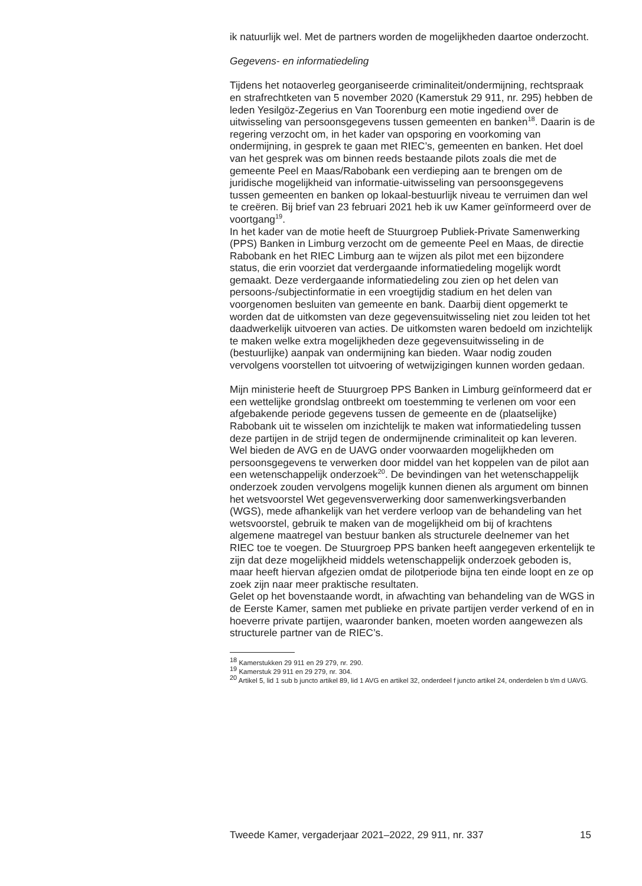ik natuurlijk wel. Met de partners worden de mogelijkheden daartoe onderzocht.
Gegevens- en informatiedeling
Tijdens het notaoverleg georganiseerde criminaliteit/ondermijning, rechtspraak en strafrechtketen van 5 november 2020 (Kamerstuk 29 911, nr. 295) hebben de leden Yesilgöz-Zegerius en Van Toorenburg een motie ingediend over de uitwisseling van persoonsgegevens tussen gemeenten en banken<sup>18</sup>. Daarin is de regering verzocht om, in het kader van opsporing en voorkoming van ondermijning, in gesprek te gaan met RIEC’s, gemeenten en banken. Het doel van het gesprek was om binnen reeds bestaande pilots zoals die met de gemeente Peel en Maas/Rabobank een verdieping aan te brengen om de juridische mogelijkheid van informatie-uitwisseling van persoonsgegevens tussen gemeenten en banken op lokaal-bestuurlijk niveau te verruimen dan wel te creëren. Bij brief van 23 februari 2021 heb ik uw Kamer geïnformeerd over de voortgang<sup>19</sup>.
In het kader van de motie heeft de Stuurgroep Publiek-Private Samenwerking (PPS) Banken in Limburg verzocht om de gemeente Peel en Maas, de directie Rabobank en het RIEC Limburg aan te wijzen als pilot met een bijzondere status, die erin voorziet dat verdergaande informatiedeling mogelijk wordt gemaakt. Deze verdergaande informatiedeling zou zien op het delen van persoons-/subjectinformatie in een vroegtijdig stadium en het delen van voorgenomen besluiten van gemeente en bank. Daarbij dient opgemerkt te worden dat de uitkomsten van deze gegevensuitwisseling niet zou leiden tot het daadwerkelijk uitvoeren van acties. De uitkomsten waren bedoeld om inzichtelijk te maken welke extra mogelijkheden deze gegevensuitwisseling in de (bestuurlijke) aanpak van ondermijning kan bieden. Waar nodig zouden vervolgens voorstellen tot uitvoering of wetwijzigingen kunnen worden gedaan.
Mijn ministerie heeft de Stuurgroep PPS Banken in Limburg geïnformeerd dat er een wettelijke grondslag ontbreekt om toestemming te verlenen om voor een afgebakende periode gegevens tussen de gemeente en de (plaatselijke) Rabobank uit te wisselen om inzichtelijk te maken wat informatiedeling tussen deze partijen in de strijd tegen de ondermijnende criminaliteit op kan leveren. Wel bieden de AVG en de UAVG onder voorwaarden mogelijkheden om persoonsgegevens te verwerken door middel van het koppelen van de pilot aan een wetenschappelijk onderzoek<sup>20</sup>. De bevindingen van het wetenschappelijk onderzoek zouden vervolgens mogelijk kunnen dienen als argument om binnen het wetsvoorstel Wet gegevensverwerking door samenwerkingsverbanden (WGS), mede afhankelijk van het verdere verloop van de behandeling van het wetsvoorstel, gebruik te maken van de mogelijkheid om bij of krachtens algemene maatregel van bestuur banken als structurele deelnemer van het RIEC toe te voegen. De Stuurgroep PPS banken heeft aangegeven erkentelijk te zijn dat deze mogelijkheid middels wetenschappelijk onderzoek geboden is, maar heeft hiervan afgezien omdat de pilotperiode bijna ten einde loopt en ze op zoek zijn naar meer praktische resultaten.
Gelet op het bovenstaande wordt, in afwachting van behandeling van de WGS in de Eerste Kamer, samen met publieke en private partijen verder verkend of en in hoeverre private partijen, waaronder banken, moeten worden aangewezen als structurele partner van de RIEC’s.
<sup>18</sup> Kamerstukken 29 911 en 29 279, nr. 290.
<sup>19</sup> Kamerstuk 29 911 en 29 279, nr. 304.
<sup>20</sup> Artikel 5, lid 1 sub b juncto artikel 89, lid 1 AVG en artikel 32, onderdeel f juncto artikel 24, onderdelen b t/m d UAVG.
Tweede Kamer, vergaderjaar 2021–2022, 29 911, nr. 337 15